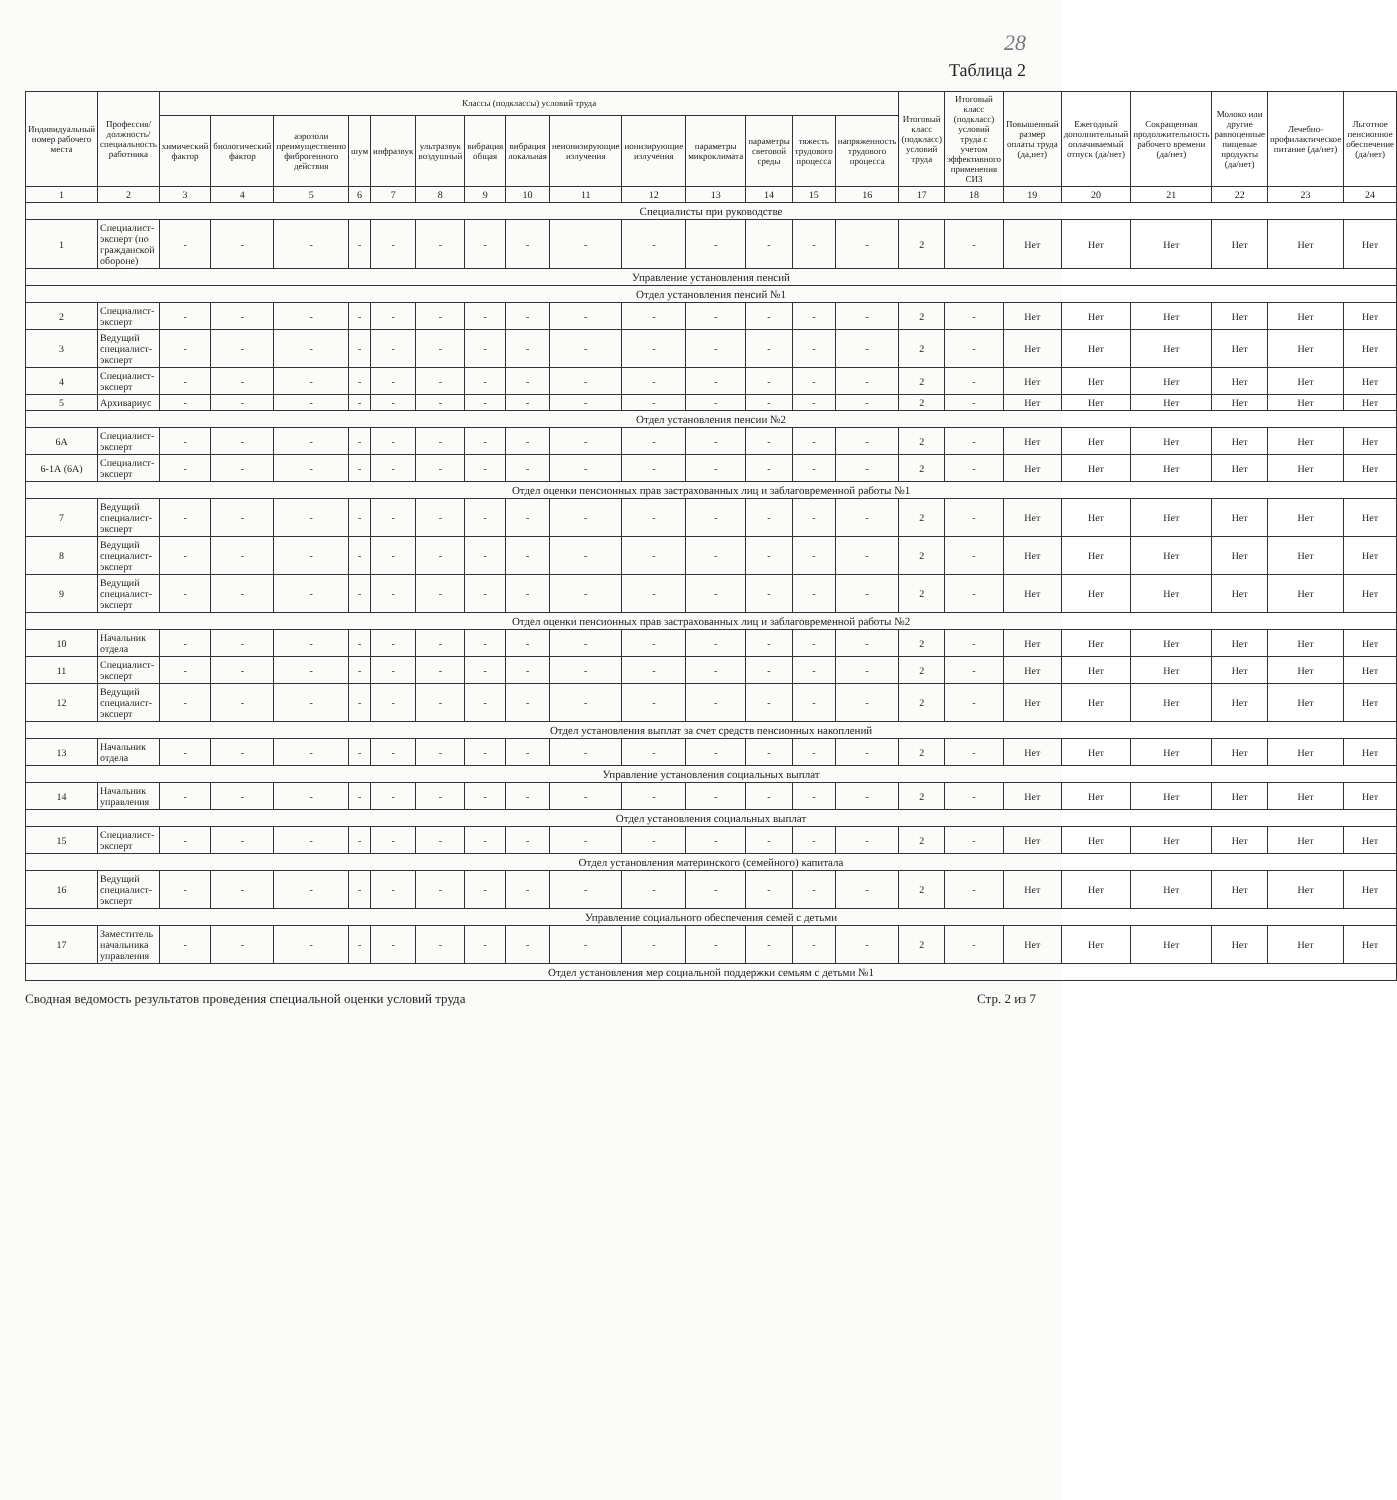28
Таблица 2
| Индивидуальный номер рабочего места | Профессия/должность/специальность работника | Классы (подклассы) условий труда | | | | | | | | | | | | | | Итоговый класс (подкласс) условий труда | Итоговый класс (подкласс) условий труда с учетом эффективного применения СИЗ | Повышенный размер оплаты труда (да,нет) | Ежегодный дополнительный оплачиваемый отпуск (да/нет) | Сокращенная продолжительность рабочего времени (да/нет) | Молоко или другие равноценные пищевые продукты (да/нет) | Лечебно-профилактическое питание (да/нет) | Льготное пенсионное обеспечение (да/нет) |
| --- | --- | --- | --- | --- | --- | --- | --- | --- | --- | --- | --- | --- | --- | --- | --- | --- | --- | --- | --- | --- | --- | --- | --- |
| | | химический фактор | биологический фактор | аэрозоли преимущественно фиброгенного действия | шум | инфразвук | ультразвук воздушный | вибрация общая | вибрация локальная | неионизирующие излучения | ионизирующие излучения | параметры микроклимата | параметры световой среды | тяжесть трудового процесса | напряженность трудового процесса | | | | | | | | |
| 1 | 2 | 3 | 4 | 5 | 6 | 7 | 8 | 9 | 10 | 11 | 12 | 13 | 14 | 15 | 16 | 17 | 18 | 19 | 20 | 21 | 22 | 23 | 24 |
| Специалисты при руководстве | | | | | | | | | | | | | | | | | | | | | | | |
| 1 | Специалист-эксперт (по гражданской обороне) | - | - | - | - | - | - | - | - | - | - | - | - | - | - | 2 | - | Нет | Нет | Нет | Нет | Нет | Нет |
| Управление установления пенсий | | | | | | | | | | | | | | | | | | | | | | | |
| Отдел установления пенсий №1 | | | | | | | | | | | | | | | | | | | | | | | |
| 2 | Специалист-эксперт | - | - | - | - | - | - | - | - | - | - | - | - | - | - | 2 | - | Нет | Нет | Нет | Нет | Нет | Нет |
| 3 | Ведущий специалист-эксперт | - | - | - | - | - | - | - | - | - | - | - | - | - | - | 2 | - | Нет | Нет | Нет | Нет | Нет | Нет |
| 4 | Специалист-эксперт | - | - | - | - | - | - | - | - | - | - | - | - | - | - | 2 | - | Нет | Нет | Нет | Нет | Нет | Нет |
| 5 | Архивариус | - | - | - | - | - | - | - | - | - | - | - | - | - | - | 2 | - | Нет | Нет | Нет | Нет | Нет | Нет |
| Отдел установления пенсии №2 | | | | | | | | | | | | | | | | | | | | | | | |
| 6А | Специалист-эксперт | - | - | - | - | - | - | - | - | - | - | - | - | - | - | 2 | - | Нет | Нет | Нет | Нет | Нет | Нет |
| 6-1А (6А) | Специалист-эксперт | - | - | - | - | - | - | - | - | - | - | - | - | - | - | 2 | - | Нет | Нет | Нет | Нет | Нет | Нет |
| Отдел оценки пенсионных прав застрахованных лиц и заблаговременной работы №1 | | | | | | | | | | | | | | | | | | | | | | | |
| 7 | Ведущий специалист-эксперт | - | - | - | - | - | - | - | - | - | - | - | - | - | - | 2 | - | Нет | Нет | Нет | Нет | Нет | Нет |
| 8 | Ведущий специалист-эксперт | - | - | - | - | - | - | - | - | - | - | - | - | - | - | 2 | - | Нет | Нет | Нет | Нет | Нет | Нет |
| 9 | Ведущий специалист-эксперт | - | - | - | - | - | - | - | - | - | - | - | - | - | - | 2 | - | Нет | Нет | Нет | Нет | Нет | Нет |
| Отдел оценки пенсионных прав застрахованных лиц и заблаговременной работы №2 | | | | | | | | | | | | | | | | | | | | | | | |
| 10 | Начальник отдела | - | - | - | - | - | - | - | - | - | - | - | - | - | - | 2 | - | Нет | Нет | Нет | Нет | Нет | Нет |
| 11 | Специалист-эксперт | - | - | - | - | - | - | - | - | - | - | - | - | - | - | 2 | - | Нет | Нет | Нет | Нет | Нет | Нет |
| 12 | Ведущий специалист-эксперт | - | - | - | - | - | - | - | - | - | - | - | - | - | - | 2 | - | Нет | Нет | Нет | Нет | Нет | Нет |
| Отдел установления выплат за счет средств пенсионных накоплений | | | | | | | | | | | | | | | | | | | | | | | |
| 13 | Начальник отдела | - | - | - | - | - | - | - | - | - | - | - | - | - | - | 2 | - | Нет | Нет | Нет | Нет | Нет | Нет |
| Управление установления социальных выплат | | | | | | | | | | | | | | | | | | | | | | | |
| 14 | Начальник управления | - | - | - | - | - | - | - | - | - | - | - | - | - | - | 2 | - | Нет | Нет | Нет | Нет | Нет | Нет |
| Отдел установления социальных выплат | | | | | | | | | | | | | | | | | | | | | | | |
| 15 | Специалист-эксперт | - | - | - | - | - | - | - | - | - | - | - | - | - | - | 2 | - | Нет | Нет | Нет | Нет | Нет | Нет |
| Отдел установления материнского (семейного) капитала | | | | | | | | | | | | | | | | | | | | | | | |
| 16 | Ведущий специалист-эксперт | - | - | - | - | - | - | - | - | - | - | - | - | - | - | 2 | - | Нет | Нет | Нет | Нет | Нет | Нет |
| Управление социального обеспечения семей с детьми | | | | | | | | | | | | | | | | | | | | | | | |
| 17 | Заместитель начальника управления | - | - | - | - | - | - | - | - | - | - | - | - | - | - | 2 | - | Нет | Нет | Нет | Нет | Нет | Нет |
| Отдел установления мер социальной поддержки семьям с детьми №1 | | | | | | | | | | | | | | | | | | | | | | | |
Сводная ведомость результатов проведения специальной оценки условий труда Стр. 2 из 7